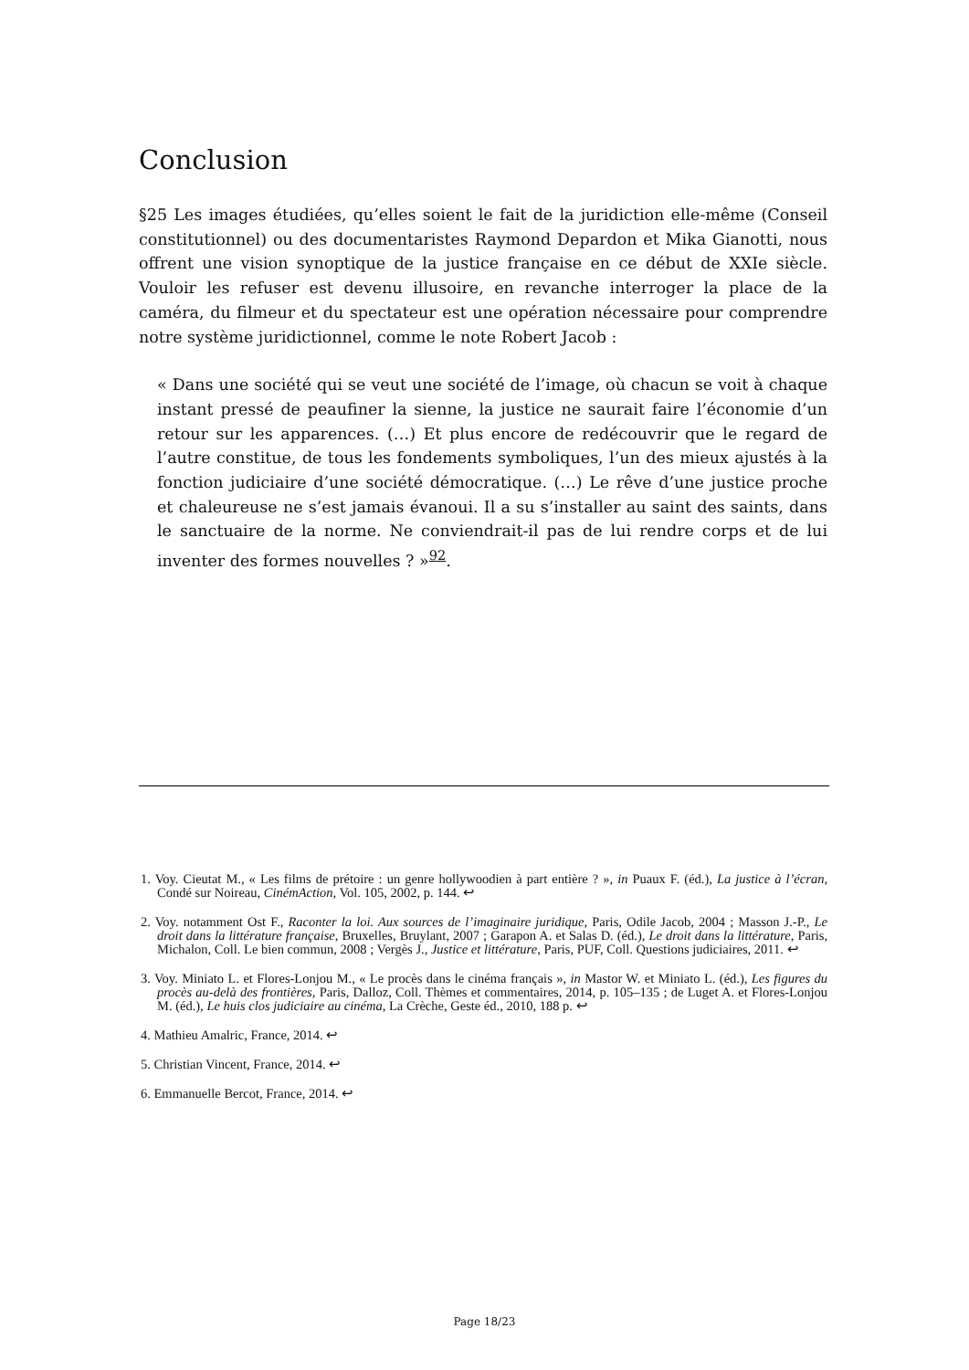Conclusion
§25 Les images étudiées, qu’elles soient le fait de la juridiction elle-même (Conseil constitutionnel) ou des documentaristes Raymond Depardon et Mika Gianotti, nous offrent une vision synoptique de la justice française en ce début de XXIe siècle. Vouloir les refuser est devenu illusoire, en revanche interroger la place de la caméra, du filmeur et du spectateur est une opération nécessaire pour comprendre notre système juridictionnel, comme le note Robert Jacob :
« Dans une société qui se veut une société de l’image, où chacun se voit à chaque instant pressé de peaufiner la sienne, la justice ne saurait faire l’économie d’un retour sur les apparences. (…) Et plus encore de redécouvrir que le regard de l’autre constitue, de tous les fondements symboliques, l’un des mieux ajustés à la fonction judiciaire d’une société démocratique. (…) Le rêve d’une justice proche et chaleureuse ne s’est jamais évanoui. Il a su s’installer au saint des saints, dans le sanctuaire de la norme. Ne conviendrait-il pas de lui rendre corps et de lui inventer des formes nouvelles ? »<sup>92</sup>.
1. Voy. Cieutat M., « Les films de prétoire : un genre hollywoodien à part entière ? », in Puaux F. (éd.), La justice à l’écran, Condé sur Noireau, CinémAction, Vol. 105, 2002, p. 144. ↩
2. Voy. notamment Ost F., Raconter la loi. Aux sources de l’imaginaire juridique, Paris, Odile Jacob, 2004 ; Masson J.-P., Le droit dans la littérature française, Bruxelles, Bruylant, 2007 ; Garapon A. et Salas D. (éd.), Le droit dans la littérature, Paris, Michalon, Coll. Le bien commun, 2008 ; Vergès J., Justice et littérature, Paris, PUF, Coll. Questions judiciaires, 2011. ↩
3. Voy. Miniato L. et Flores-Lonjou M., « Le procès dans le cinéma français », in Mastor W. et Miniato L. (éd.), Les figures du procès au-delà des frontières, Paris, Dalloz, Coll. Thèmes et commentaires, 2014, p. 105–135 ; de Luget A. et Flores-Lonjou M. (éd.), Le huis clos judiciaire au cinéma, La Crèche, Geste éd., 2010, 188 p. ↩
4. Mathieu Amalric, France, 2014. ↩
5. Christian Vincent, France, 2014. ↩
6. Emmanuelle Bercot, France, 2014. ↩
Page 18/23